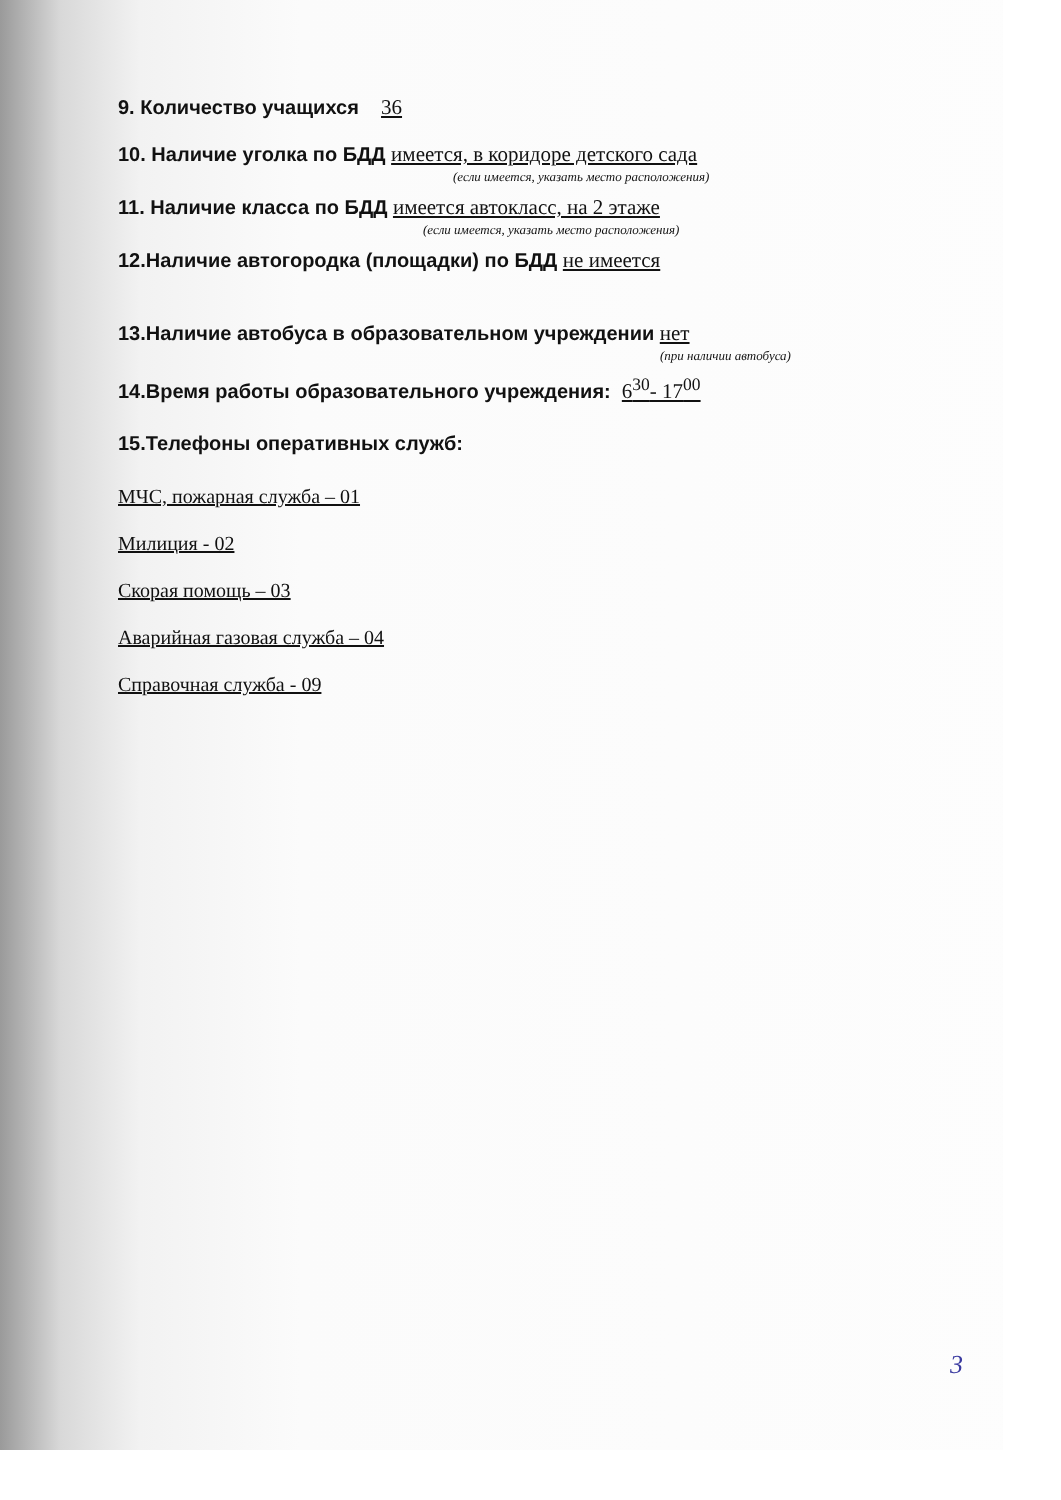9. Количество учащихся 36
10. Наличие уголка по БДД имеется, в коридоре детского сада
(если имеется, указать место расположения)
11. Наличие класса по БДД имеется автокласс, на 2 этаже
(если имеется, указать место расположения)
12.Наличие автогородка (площадки) по БДД не имеется
13.Наличие автобуса в образовательном учреждении нет
(при наличии автобуса)
14.Время работы образовательного учреждения: 6<sup>30</sup>- 17<sup>00</sup>
15.Телефоны оперативных служб:
МЧС, пожарная служба – 01
Милиция - 02
Скорая помощь – 03
Аварийная газовая служба – 04
Справочная служба - 09
3